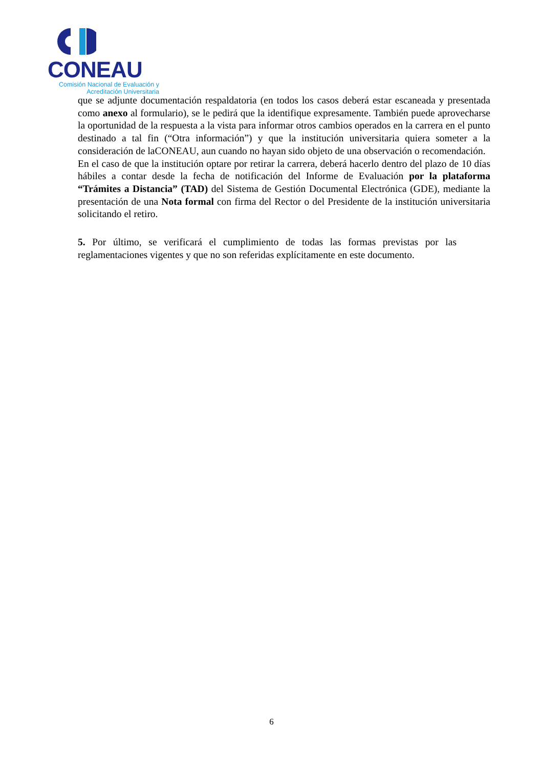CONEAU
Comisión Nacional de Evaluación y
Acreditación Universitaria
que se adjunte documentación respaldatoria (en todos los casos deberá estar escaneada y presentada como anexo al formulario), se le pedirá que la identifique expresamente. También puede aprovecharse la oportunidad de la respuesta a la vista para informar otros cambios operados en la carrera en el punto destinado a tal fin (“Otra información”) y que la institución universitaria quiera someter a la consideración de laCONEAU, aun cuando no hayan sido objeto de una observación o recomendación.
En el caso de que la institución optare por retirar la carrera, deberá hacerlo dentro del plazo de 10 días hábiles a contar desde la fecha de notificación del Informe de Evaluación por la plataforma “Trámites a Distancia” (TAD) del Sistema de Gestión Documental Electrónica (GDE), mediante la presentación de una Nota formal con firma del Rector o del Presidente de la institución universitaria solicitando el retiro.
5. Por último, se verificará el cumplimiento de todas las formas previstas por las reglamentaciones vigentes y que no son referidas explícitamente en este documento.
6